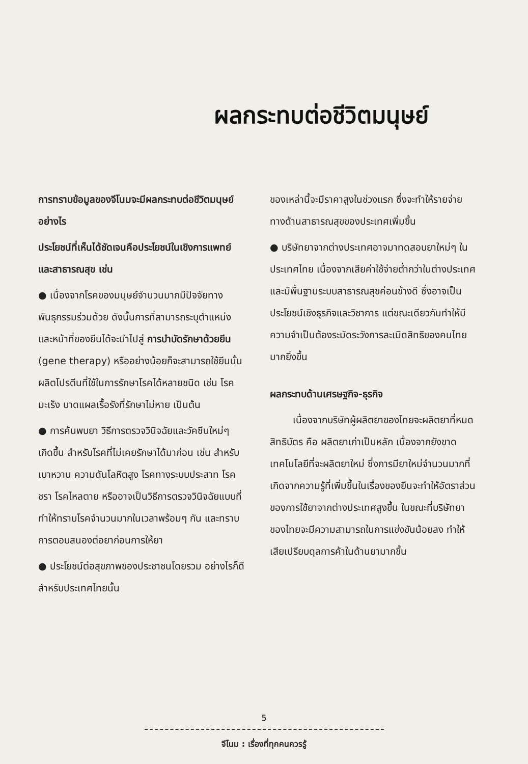ผลกระทบต่อชีวิตมนุษย์
การทราบข้อมูลของจีโนมจะมีผลกระทบต่อชีวิตมนุษย์อย่างไร
ประโยชน์ที่เห็นได้ชัดเจนคือประโยชน์ในเชิงการแพทย์และสาธารณสุข เช่น
● เนื่องจากโรคของมนุษย์จำนวนมากมีปัจจัยทางพันธุกรรมร่วมด้วย ดังนั้นการที่สามารถระบุตำแหน่งและหน้าที่ของยีนได้จะนำไปสู่ การบำบัดรักษาด้วยยีน (gene therapy) หรืออย่างน้อยก็จะสามารถใช้ยีนนั้นผลิตโปรตีนที่ใช้ในการรักษาโรคได้หลายชนิด เช่น โรคมะเร็ง บาดแผลเรื้อรังที่รักษาไม่หาย เป็นต้น
● การค้นพบยา วิธีการตรวจวินิจฉัยและวัคซีนใหม่ๆ เกิดขึ้น สำหรับโรคที่ไม่เคยรักษาได้มาก่อน เช่น สำหรับเบาหวาน ความดันโลหิตสูง โรคทางระบบประสาท โรคชรา โรคไหลตาย หรืออาจเป็นวิธีการตรวจวินิจฉัยแบบที่ทำให้ทราบโรคจำนวนมากในเวลาพร้อมๆ กัน และทราบการตอบสนองต่อยาก่อนการให้ยา
● ประโยชน์ต่อสุขภาพของประชาชนโดยรวม อย่างไรก็ดีสำหรับประเทศไทยนั้น
ของเหล่านี้จะมีราคาสูงในช่วงแรก ซึ่งจะทำให้รายจ่ายทางด้านสาธารณสุขของประเทศเพิ่มขึ้น
● บริษัทยาจากต่างประเทศอาจมาทดสอบยาใหม่ๆ ในประเทศไทย เนื่องจากเสียค่าใช้จ่ายต่ำกว่าในต่างประเทศ และมีพื้นฐานระบบสาธารณสุขค่อนข้างดี ซึ่งอาจเป็นประโยชน์เชิงธุรกิจและวิชาการ แต่ขณะเดียวกันทำให้มีความจำเป็นต้องระมัดระวังการละเมิดสิทธิของคนไทยมากยิ่งขึ้น
ผลกระทบด้านเศรษฐกิจ-ธุรกิจ
เนื่องจากบริษัทผู้ผลิตยาของไทยจะผลิตยาที่หมดสิทธิบัตร คือ ผลิตยาเก่าเป็นหลัก เนื่องจากยังขาดเทคโนโลยีที่จะผลิตยาใหม่ ซึ่งการมียาใหม่จำนวนมากที่เกิดจากความรู้ที่เพิ่มขึ้นในเรื่องของยีนจะทำให้อัตราส่วนของการใช้ยาจากต่างประเทศสูงขึ้น ในขณะที่บริษัทยาของไทยจะมีความสามารถในการแข่งขันน้อยลง ทำให้เสียเปรียบดุลการค้าในด้านยามากขึ้น
5
จีโนม : เรื่องที่ทุกคนควรรู้